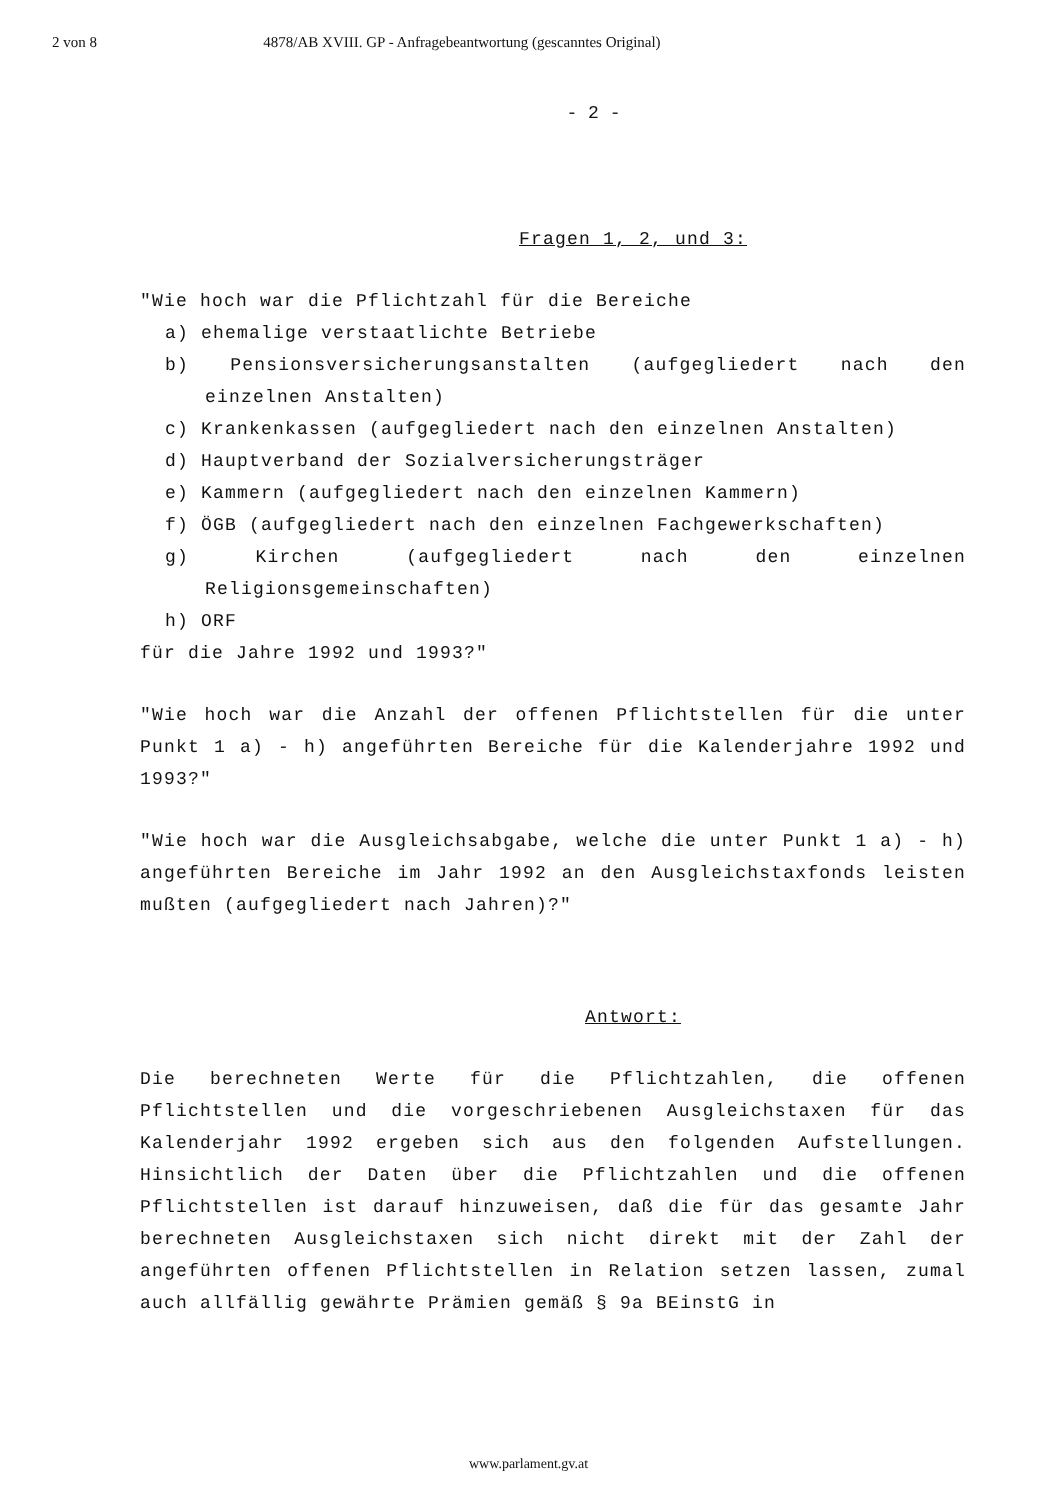2 von 8 4878/AB XVIII. GP - Anfragebeantwortung (gescanntes Original)
- 2 -
Fragen 1, 2, und 3:
"Wie hoch war die Pflichtzahl für die Bereiche
a) ehemalige verstaatlichte Betriebe
b) Pensionsversicherungsanstalten (aufgegliedert nach den einzelnen Anstalten)
c) Krankenkassen (aufgegliedert nach den einzelnen Anstalten)
d) Hauptverband der Sozialversicherungsträger
e) Kammern (aufgegliedert nach den einzelnen Kammern)
f) ÖGB (aufgegliedert nach den einzelnen Fachgewerkschaften)
g) Kirchen (aufgegliedert nach den einzelnen Religionsgemeinschaften)
h) ORF
für die Jahre 1992 und 1993?"
"Wie hoch war die Anzahl der offenen Pflichtstellen für die unter Punkt 1 a) - h) angeführten Bereiche für die Kalenderjahre 1992 und 1993?"
"Wie hoch war die Ausgleichsabgabe, welche die unter Punkt 1 a) - h) angeführten Bereiche im Jahr 1992 an den Ausgleichstaxfonds leisten mußten (aufgegliedert nach Jahren)?"
Antwort:
Die berechneten Werte für die Pflichtzahlen, die offenen Pflichtstellen und die vorgeschriebenen Ausgleichstaxen für das Kalenderjahr 1992 ergeben sich aus den folgenden Aufstellungen. Hinsichtlich der Daten über die Pflichtzahlen und die offenen Pflichtstellen ist darauf hinzuweisen, daß die für das gesamte Jahr berechneten Ausgleichstaxen sich nicht direkt mit der Zahl der angeführten offenen Pflichtstellen in Relation setzen lassen, zumal auch allfällig gewährte Prämien gemäß § 9a BEinstG in
www.parlament.gv.at